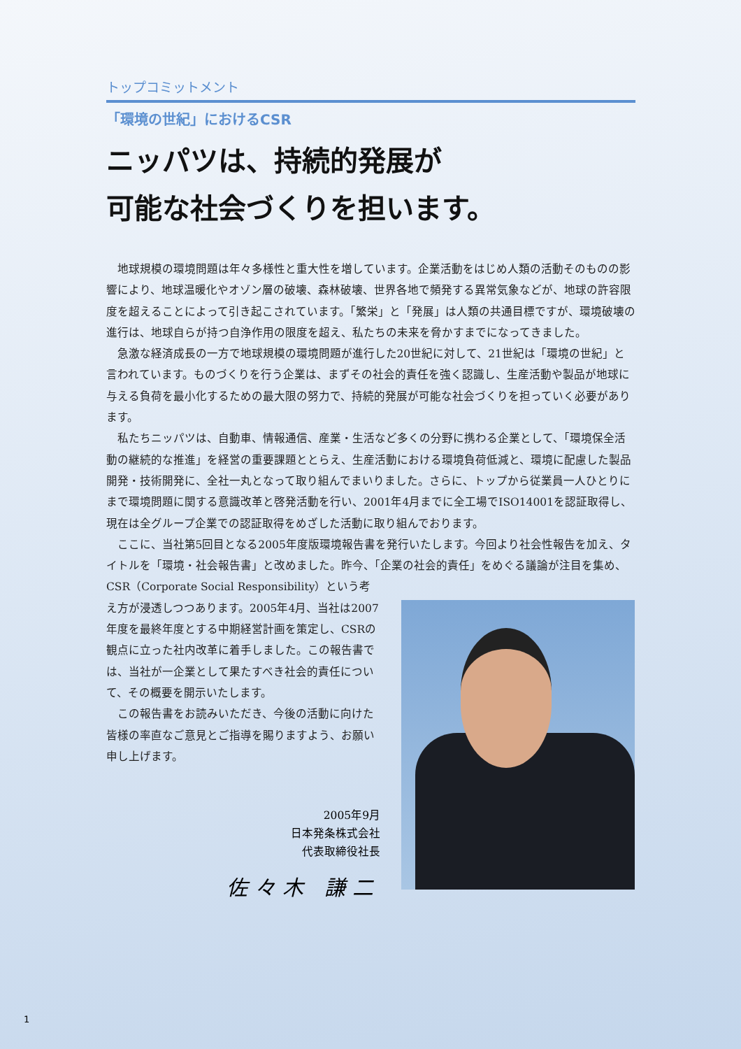トップコミットメント
「環境の世紀」におけるCSR
ニッパツは、持続的発展が
可能な社会づくりを担います。
地球規模の環境問題は年々多様性と重大性を増しています。企業活動をはじめ人類の活動そのものの影響により、地球温暖化やオゾン層の破壊、森林破壊、世界各地で頻発する異常気象などが、地球の許容限度を超えることによって引き起こされています。「繁栄」と「発展」は人類の共通目標ですが、環境破壊の進行は、地球自らが持つ自浄作用の限度を超え、私たちの未来を脅かすまでになってきました。
急激な経済成長の一方で地球規模の環境問題が進行した20世紀に対して、21世紀は「環境の世紀」と言われています。ものづくりを行う企業は、まずその社会的責任を強く認識し、生産活動や製品が地球に与える負荷を最小化するための最大限の努力で、持続的発展が可能な社会づくりを担っていく必要があります。
私たちニッパツは、自動車、情報通信、産業・生活など多くの分野に携わる企業として、「環境保全活動の継続的な推進」を経営の重要課題ととらえ、生産活動における環境負荷低減と、環境に配慮した製品開発・技術開発に、全社一丸となって取り組んでまいりました。さらに、トップから従業員一人ひとりにまで環境問題に関する意識改革と啓発活動を行い、2001年4月までに全工場でISO14001を認証取得し、現在は全グループ企業での認証取得をめざした活動に取り組んでおります。
ここに、当社第5回目となる2005年度版環境報告書を発行いたします。今回より社会性報告を加え、タイトルを「環境・社会報告書」と改めました。昨今、「企業の社会的責任」をめぐる議論が注目を集め、
CSR（Corporate Social Responsibility）という考え方が浸透しつつあります。2005年4月、当社は2007年度を最終年度とする中期経営計画を策定し、CSRの観点に立った社内改革に着手しました。この報告書では、当社が一企業として果たすべき社会的責任について、その概要を開示いたします。
この報告書をお読みいただき、今後の活動に向けた皆様の率直なご意見とご指導を賜りますよう、お願い申し上げます。
2005年9月
日本発条株式会社
代表取締役社長
佐々木 謙二
1